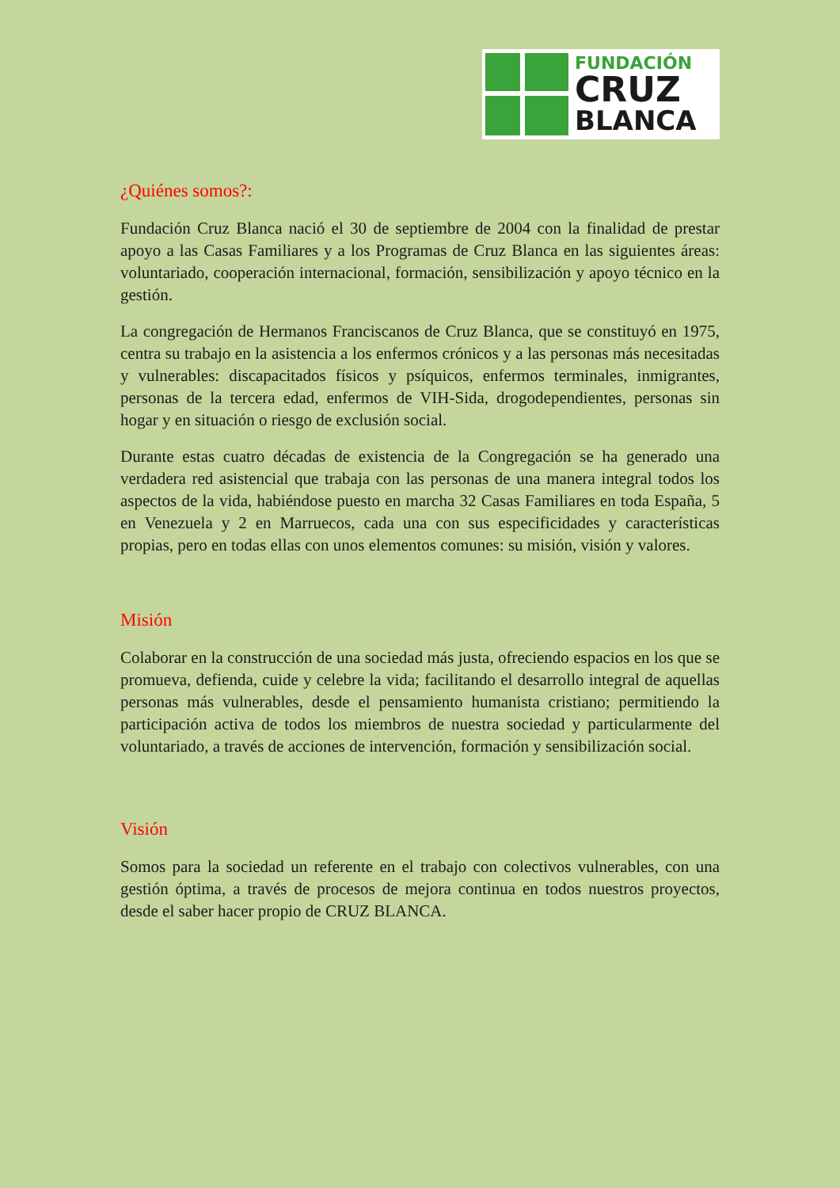FUNDACIÓN
CRUZ
BLANCA
¿Quiénes somos?:
Fundación Cruz Blanca nació el 30 de septiembre de 2004 con la finalidad de prestar apoyo a las Casas Familiares y a los Programas de Cruz Blanca en las siguientes áreas: voluntariado, cooperación internacional, formación, sensibilización y apoyo técnico en la gestión.
La congregación de Hermanos Franciscanos de Cruz Blanca, que se constituyó en 1975, centra su trabajo en la asistencia a los enfermos crónicos y a las personas más necesitadas y vulnerables: discapacitados físicos y psíquicos, enfermos terminales, inmigrantes, personas de la tercera edad, enfermos de VIH-Sida, drogodependientes, personas sin hogar y en situación o riesgo de exclusión social.
Durante estas cuatro décadas de existencia de la Congregación se ha generado una verdadera red asistencial que trabaja con las personas de una manera integral todos los aspectos de la vida, habiéndose puesto en marcha 32 Casas Familiares en toda España, 5 en Venezuela y 2 en Marruecos, cada una con sus especificidades y características propias, pero en todas ellas con unos elementos comunes: su misión, visión y valores.
Misión
Colaborar en la construcción de una sociedad más justa, ofreciendo espacios en los que se promueva, defienda, cuide y celebre la vida; facilitando el desarrollo integral de aquellas personas más vulnerables, desde el pensamiento humanista cristiano; permitiendo la participación activa de todos los miembros de nuestra sociedad y particularmente del voluntariado, a través de acciones de intervención, formación y sensibilización social.
Visión
Somos para la sociedad un referente en el trabajo con colectivos vulnerables, con una gestión óptima, a través de procesos de mejora continua en todos nuestros proyectos, desde el saber hacer propio de CRUZ BLANCA.